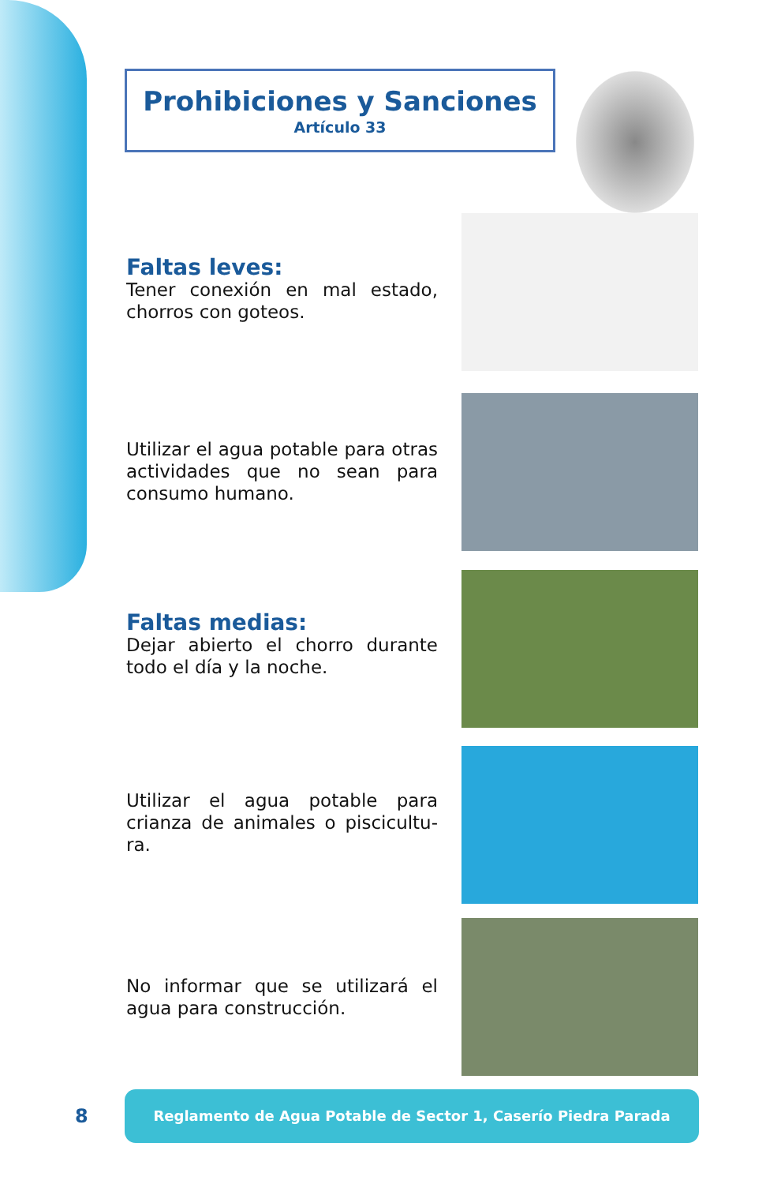Prohibiciones y Sanciones
Artículo 33
Faltas leves:
Tener conexión en mal estado, chorros con goteos.
Utilizar el agua potable para otras actividades que no sean para consumo humano.
Faltas medias:
Dejar abierto el chorro durante todo el día y la noche.
Utilizar el agua potable para crianza de animales o piscicultu-ra.
No informar que se utilizará el agua para construcción.
8
Reglamento de Agua Potable de Sector 1, Caserío Piedra Parada